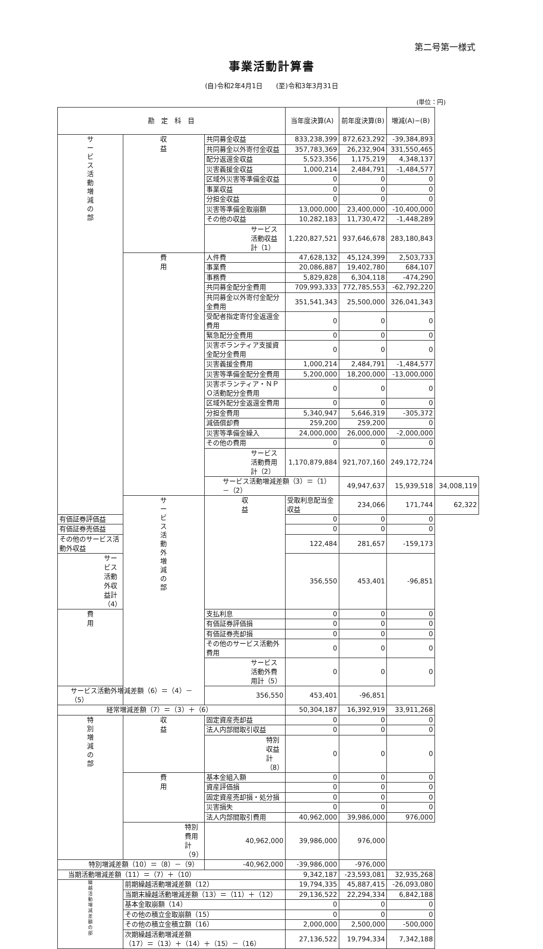第二号第一様式
事業活動計算書
(自)令和2年4月1日　　(至)令和3年3月31日
(単位：円)
| 勘 定 科 目 | | | 当年度決算(A) | 前年度決算(B) | 増減(A)−(B) | |
| --- | --- | --- | --- | --- | --- | --- |
| サ ー ビ ス 活 動 増 減 の 部 | 収 益 | 共同募金収益 | 833,238,399 | 872,623,292 | -39,384,893 | |
| | | 共同募金以外寄付金収益 | 357,783,369 | 26,232,904 | 331,550,465 | |
| | | 配分返還金収益 | 5,523,356 | 1,175,219 | 4,348,137 | |
| | | 災害義援金収益 | 1,000,214 | 2,484,791 | -1,484,577 | |
| | | 区域外災害等準備金収益 | 0 | 0 | 0 | |
| | | 事業収益 | 0 | 0 | 0 | |
| | | 分担金収益 | 0 | 0 | 0 | |
| | | 災害等準備金取崩額 | 13,000,000 | 23,400,000 | -10,400,000 | |
| | | その他の収益 | 10,282,183 | 11,730,472 | -1,448,289 | |
| | | サービス活動収益計（1） | 1,220,827,521 | 937,646,678 | 283,180,843 | |
| | 費 用 | 人件費 | 47,628,132 | 45,124,399 | 2,503,733 | |
| | | 事業費 | 20,086,887 | 19,402,780 | 684,107 | |
| | | 事務費 | 5,829,828 | 6,304,118 | -474,290 | |
| | | 共同募金配分金費用 | 709,993,333 | 772,785,553 | -62,792,220 | |
| | | 共同募金以外寄付金配分金費用 | 351,541,343 | 25,500,000 | 326,041,343 | |
| | | 受配者指定寄付金返還金費用 | 0 | 0 | 0 | |
| | | 緊急配分金費用 | 0 | 0 | 0 | |
| | | 災害ボランティア支援資金配分金費用 | 0 | 0 | 0 | |
| | | 災害義援金費用 | 1,000,214 | 2,484,791 | -1,484,577 | |
| | | 災害等準備金配分金費用 | 5,200,000 | 18,200,000 | -13,000,000 | |
| | | 災害ボランティア・ＮＰＯ活動配分金費用 | 0 | 0 | 0 | |
| | | 区域外配分金返還金費用 | 0 | 0 | 0 | |
| | | 分担金費用 | 5,340,947 | 5,646,319 | -305,372 | |
| | | 減価償却費 | 259,200 | 259,200 | 0 | |
| | | 災害等準備金繰入 | 24,000,000 | 26,000,000 | -2,000,000 | |
| | | その他の費用 | 0 | 0 | 0 | |
| | | サービス活動費用計（2） | 1,170,879,884 | 921,707,160 | 249,172,724 | |
| | | サービス活動増減差額（3）＝（1）－（2） | | 49,947,637 | 15,939,518 | 34,008,119 |
| | サ ー ビ ス 活 動 外 増 減 の 部 | 収 益 | 受取利息配当金収益 | 234,066 | 171,744 | 62,322 |
| 有価証券評価益 | | | 0 | 0 | 0 | |
| 有価証券売価益 | | | 0 | 0 | 0 | |
| その他のサービス活動外収益 | | | 122,484 | 281,657 | -159,173 | |
| サービス活動外収益計（4） | | | 356,550 | 453,401 | -96,851 | |
| 費 用 | | 支払利息 | 0 | 0 | 0 | |
| | | 有価証券評価損 | 0 | 0 | 0 | |
| | | 有価証券売却損 | 0 | 0 | 0 | |
| | | その他のサービス活動外費用 | 0 | 0 | 0 | |
| | | サービス活動外費用計（5） | 0 | 0 | 0 | |
| サービス活動外増減差額（6）＝（4）－（5） | | 356,550 | 453,401 | -96,851 | | |
| 経常増減差額（7）＝（3）＋（6） | | | 50,304,187 | 16,392,919 | 33,911,268 | |
| 特 別 増 減 の 部 | 収 益 | 固定資産売却益 | 0 | 0 | 0 | |
| | | 法人内部間取引収益 | 0 | 0 | 0 | |
| | | 特別収益計（8） | 0 | 0 | 0 | |
| | 費 用 | 基本金組入額 | 0 | 0 | 0 | |
| | | 資産評価損 | 0 | 0 | 0 | |
| | | 固定資産売却損・処分損 | 0 | 0 | 0 | |
| | | 災害損失 | 0 | 0 | 0 | |
| | | 法人内部間取引費用 | 40,962,000 | 39,986,000 | 976,000 | |
| | 特別費用計（9） | 40,962,000 | 39,986,000 | 976,000 | | |
| 特別増減差額（10）＝（8）－（9） | | -40,962,000 | -39,986,000 | -976,000 | | |
| 当期活動増減差額（11）＝（7）＋（10） | | | 9,342,187 | -23,593,081 | 32,935,268 | |
| 繰 越 活 動 増 減 差 額 の 部 | 前期繰越活動増減差額（12） | | 19,794,335 | 45,887,415 | -26,093,080 | |
| | 当期末繰越活動増減差額（13）＝（11）＋（12） | | 29,136,522 | 22,294,334 | 6,842,188 | |
| | 基本金取崩額（14） | | 0 | 0 | 0 | |
| | その他の積立金取崩額（15） | | 0 | 0 | 0 | |
| | その他の積立金積立額（16） | | 2,000,000 | 2,500,000 | -500,000 | |
| | 次期繰越活動増減差額 （17）＝（13）＋（14）＋（15）－（16） | | 27,136,522 | 19,794,334 | 7,342,188 | |